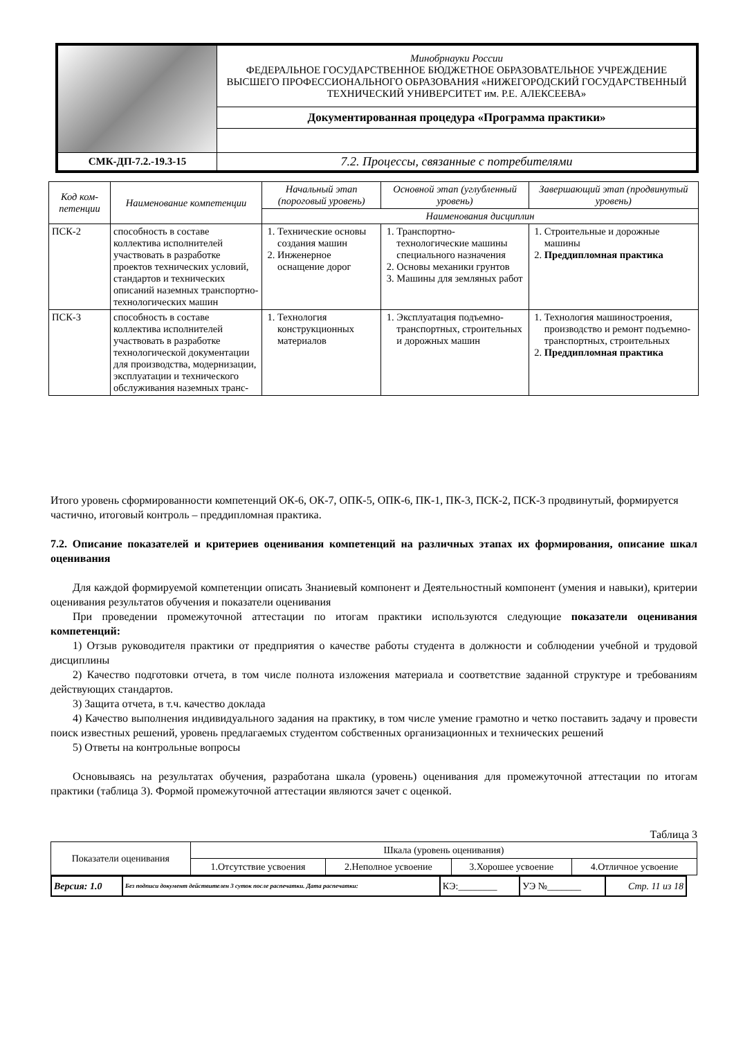| | Минобрнауки России ФЕДЕРАЛЬНОЕ ГОСУДАРСТВЕННОЕ БЮДЖЕТНОЕ ОБРАЗОВАТЕЛЬНОЕ УЧРЕЖДЕНИЕ ВЫСШЕГО ПРОФЕССИОНАЛЬНОГО ОБРАЗОВАНИЯ «НИЖЕГОРОДСКИЙ ГОСУДАРСТВЕННЫЙ ТЕХНИЧЕСКИЙ УНИВЕРСИТЕТ им. Р.Е. АЛЕКСЕЕВА» |
| | Документированная процедура «Программа практики» |
| СМК-ДП-7.2.-19.3-15 | 7.2. Процессы, связанные с потребителями |
| Код ком-петенции | Наименование компетенции | Начальный этап (пороговый уровень) | Основной этап (углубленный уровень) | Завершающий этап (продвинутый уровень) |
| --- | --- | --- | --- | --- |
| | | Наименования дисциплин | | |
| ПСК-2 | способность в составе коллектива исполнителей участвовать в разработке проектов технических условий, стандартов и технических описаний наземных транспортно-технологических машин | 1. Технические основы создания машин 2. Инженерное оснащение дорог | 1. Транспортно-технологические машины специального назначения 2. Основы механики грунтов 3. Машины для земляных работ | 1. Строительные и дорожные машины 2. Преддипломная практика |
| ПСК-3 | способность в составе коллектива исполнителей участвовать в разработке технологической документации для производства, модернизации, эксплуатации и технического обслуживания наземных транс- | 1. Технология конструкционных материалов | 1. Эксплуатация подъемно-транспортных, строительных и дорожных машин | 1. Технология машиностроения, производство и ремонт подъемно-транспортных, строительных 2. Преддипломная практика |
Итого уровень сформированности компетенций ОК-6, ОК-7, ОПК-5, ОПК-6, ПК-1, ПК-3, ПСК-2, ПСК-3 продвинутый, формируется частично, итоговый контроль – преддипломная практика.
7.2. Описание показателей и критериев оценивания компетенций на различных этапах их формирования, описание шкал оценивания
Для каждой формируемой компетенции описать Знаниевый компонент и Деятельностный компонент (умения и навыки), критерии оценивания результатов обучения и показатели оценивания
При проведении промежуточной аттестации по итогам практики используются следующие показатели оценивания компетенций:
1) Отзыв руководителя практики от предприятия о качестве работы студента в должности и соблюдении учебной и трудовой дисциплины
2) Качество подготовки отчета, в том числе полнота изложения материала и соответствие заданной структуре и требованиям действующих стандартов.
3) Защита отчета, в т.ч. качество доклада
4) Качество выполнения индивидуального задания на практику, в том числе умение грамотно и четко поставить задачу и провести поиск известных решений, уровень предлагаемых студентом собственных организационных и технических решений
5) Ответы на контрольные вопросы
Основываясь на результатах обучения, разработана шкала (уровень) оценивания для промежуточной аттестации по итогам практики (таблица 3). Формой промежуточной аттестации являются зачет с оценкой.
Таблица 3
| Показатели оценивания | Шкала (уровень оценивания) | | | |
| | 1.Отсутствие усвоения | 2.Неполное усвоение | 3.Хорошее усвоение | 4.Отличное усвоение |
| Версия: 1.0 | Без подписи документ действителен 3 суток после распечатки. Дата распечатки: | КЭ:________ | УЭ №_______ | Стр. 11 из 18 |